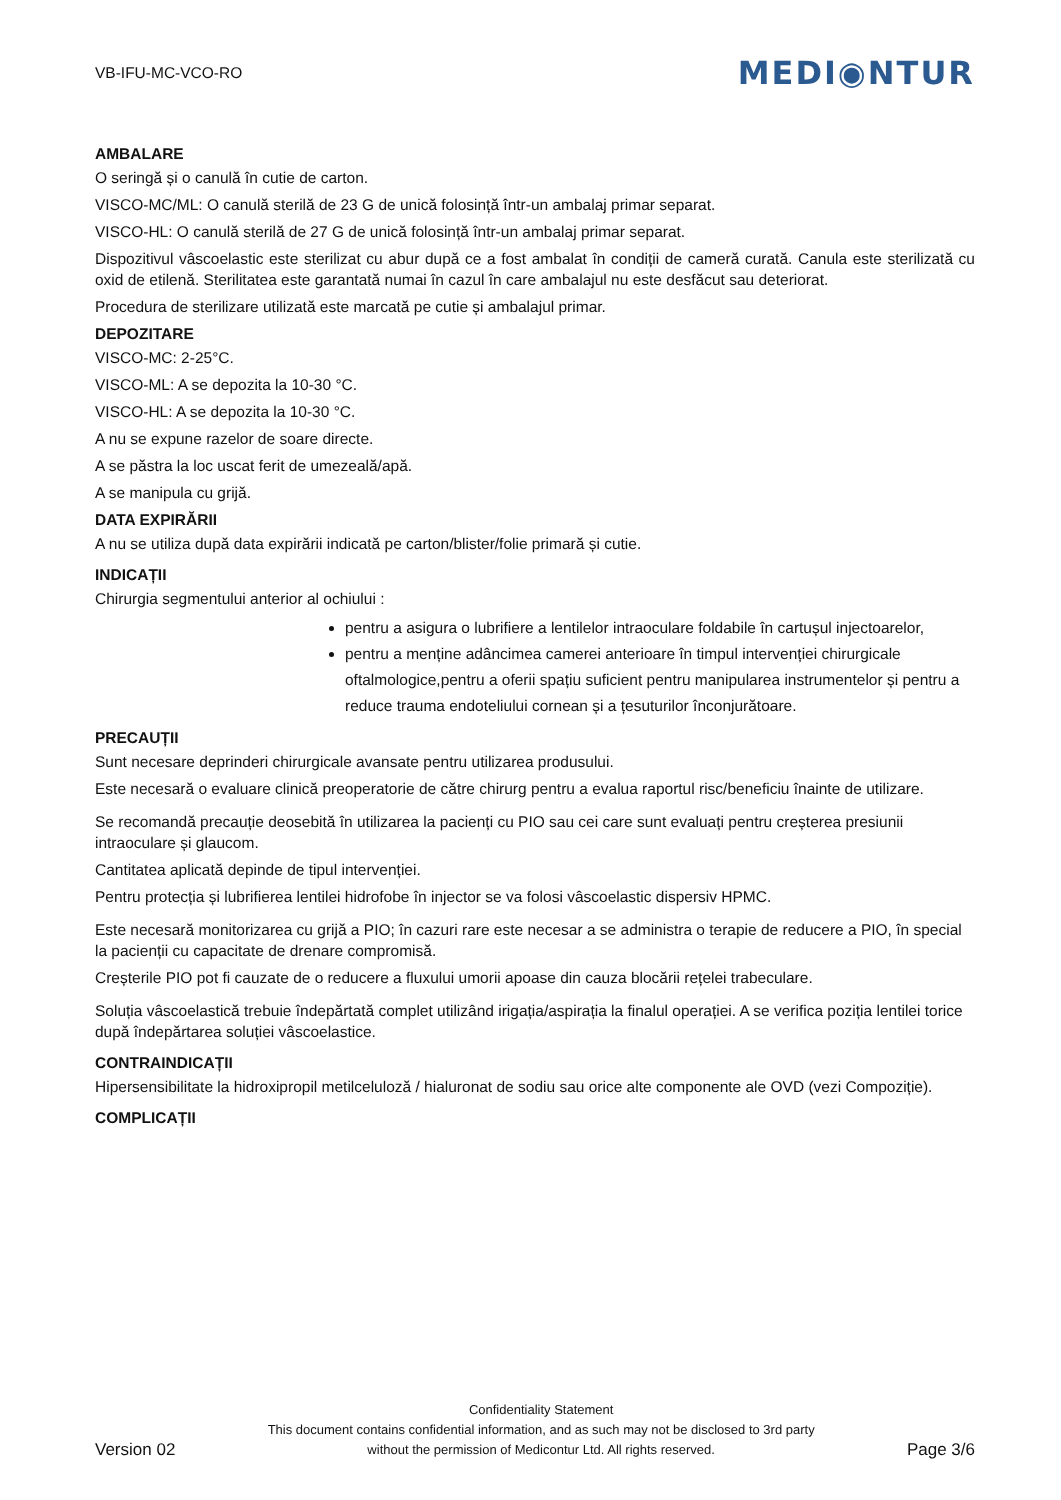VB-IFU-MC-VCO-RO MEDI◉NTUR
AMBALARE
O seringă și o canulă în cutie de carton.
VISCO-MC/ML: O canulă sterilă de 23 G de unică folosință într-un ambalaj primar separat.
VISCO-HL: O canulă sterilă de 27 G de unică folosință într-un ambalaj primar separat.
Dispozitivul vâscoelastic este sterilizat cu abur după ce a fost ambalat în condiții de cameră curată. Canula este sterilizată cu oxid de etilenă. Sterilitatea este garantată numai în cazul în care ambalajul nu este desfăcut sau deteriorat.
Procedura de sterilizare utilizată este marcată pe cutie și ambalajul primar.
DEPOZITARE
VISCO-MC: 2-25°C.
VISCO-ML: A se depozita la 10-30 °C.
VISCO-HL: A se depozita la 10-30 °C.
A nu se expune razelor de soare directe.
A se păstra la loc uscat ferit de umezeală/apă.
A se manipula cu grijă.
DATA EXPIRĂRII
A nu se utiliza după data expirării indicată pe carton/blister/folie primară și cutie.
INDICAȚII
Chirurgia segmentului anterior al ochiului :
pentru a asigura o lubrifiere a lentilelor intraoculare foldabile în cartușul injectoarelor,
pentru a menține adâncimea camerei anterioare în timpul intervenției chirurgicale oftalmologice,pentru a oferii spațiu suficient pentru manipularea instrumentelor și pentru a reduce trauma endoteliului cornean și a țesuturilor înconjurătoare.
PRECAUȚII
Sunt necesare deprinderi chirurgicale avansate pentru utilizarea produsului.
Este necesară o evaluare clinică preoperatorie de către chirurg pentru a evalua raportul risc/beneficiu înainte de utilizare.
Se recomandă precauție deosebită în utilizarea la pacienți cu PIO sau cei care sunt evaluați pentru creșterea presiunii intraoculare și glaucom.
Cantitatea aplicată depinde de tipul intervenției.
Pentru protecția și lubrifierea lentilei hidrofobe în injector se va folosi vâscoelastic dispersiv HPMC.
Este necesară monitorizarea cu grijă a PIO; în cazuri rare este necesar a se administra o terapie de reducere a PIO, în special la pacienții cu capacitate de drenare compromisă.
Creșterile PIO pot fi cauzate de o reducere a fluxului umorii apoase din cauza blocării rețelei trabeculare.
Soluția vâscoelastică trebuie îndepărtată complet utilizând irigația/aspirația la finalul operației. A se verifica poziția lentilei torice după îndepărtarea soluției vâscoelastice.
CONTRAINDICAȚII
Hipersensibilitate la hidroxipropil metilceluloză / hialuronat de sodiu sau orice alte componente ale OVD (vezi Compoziție).
COMPLICAȚII
Version 02
Confidentiality Statement
This document contains confidential information, and as such may not be disclosed to 3rd party
without the permission of Medicontur Ltd. All rights reserved.
Page 3/6